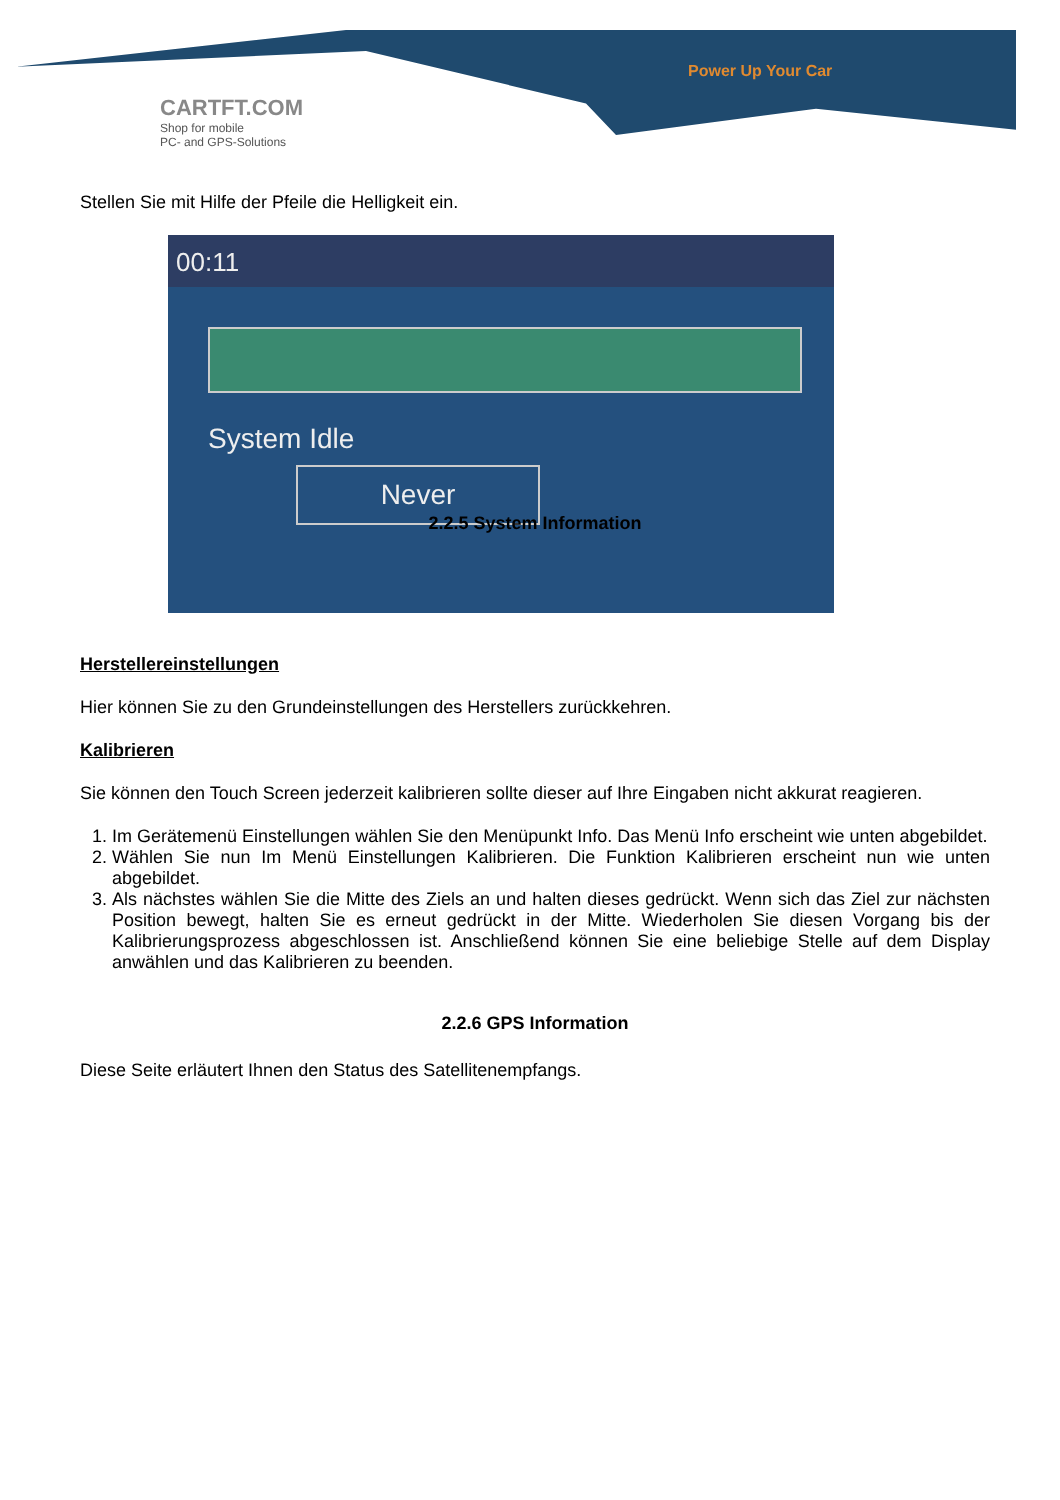CARTFT.COM
Shop for mobile
PC- and GPS-Solutions
Power Up Your Car
Stellen Sie mit Hilfe der Pfeile die Helligkeit ein.
00:11
System Idle
Never
2.2.5 System Information
Herstellereinstellungen
Hier können Sie zu den Grundeinstellungen des Herstellers zurückkehren.
Kalibrieren
Sie können den Touch Screen jederzeit kalibrieren sollte dieser auf Ihre Eingaben nicht akkurat reagieren.
1. Im Gerätemenü Einstellungen wählen Sie den Menüpunkt Info. Das Menü Info erscheint wie unten abgebildet.
2. Wählen Sie nun Im Menü Einstellungen Kalibrieren. Die Funktion Kalibrieren erscheint nun wie unten abgebildet.
3. Als nächstes wählen Sie die Mitte des Ziels an und halten dieses gedrückt. Wenn sich das Ziel zur nächsten Position bewegt, halten Sie es erneut gedrückt in der Mitte. Wiederholen Sie diesen Vorgang bis der Kalibrierungsprozess abgeschlossen ist. Anschließend können Sie eine beliebige Stelle auf dem Display anwählen und das Kalibrieren zu beenden.
2.2.6 GPS Information
Diese Seite erläutert Ihnen den Status des Satellitenempfangs.